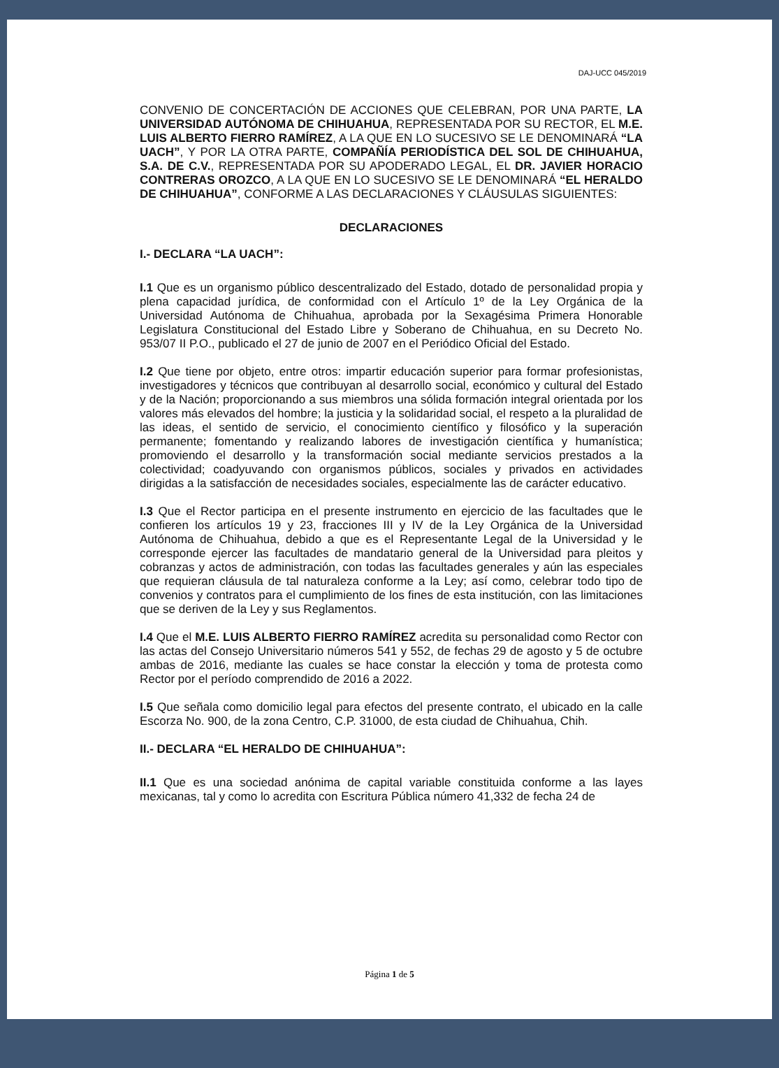DAJ-UCC 045/2019
CONVENIO DE CONCERTACIÓN DE ACCIONES QUE CELEBRAN, POR UNA PARTE, LA UNIVERSIDAD AUTÓNOMA DE CHIHUAHUA, REPRESENTADA POR SU RECTOR, EL M.E. LUIS ALBERTO FIERRO RAMÍREZ, A LA QUE EN LO SUCESIVO SE LE DENOMINARÁ “LA UACH”, Y POR LA OTRA PARTE, COMPAÑÍA PERIODÍSTICA DEL SOL DE CHIHUAHUA, S.A. DE C.V., REPRESENTADA POR SU APODERADO LEGAL, EL DR. JAVIER HORACIO CONTRERAS OROZCO, A LA QUE EN LO SUCESIVO SE LE DENOMINARÁ “EL HERALDO DE CHIHUAHUA”, CONFORME A LAS DECLARACIONES Y CLÁUSULAS SIGUIENTES:
DECLARACIONES
I.- DECLARA “LA UACH”:
I.1 Que es un organismo público descentralizado del Estado, dotado de personalidad propia y plena capacidad jurídica, de conformidad con el Artículo 1º de la Ley Orgánica de la Universidad Autónoma de Chihuahua, aprobada por la Sexagésima Primera Honorable Legislatura Constitucional del Estado Libre y Soberano de Chihuahua, en su Decreto No. 953/07 II P.O., publicado el 27 de junio de 2007 en el Periódico Oficial del Estado.
I.2 Que tiene por objeto, entre otros: impartir educación superior para formar profesionistas, investigadores y técnicos que contribuyan al desarrollo social, económico y cultural del Estado y de la Nación; proporcionando a sus miembros una sólida formación integral orientada por los valores más elevados del hombre; la justicia y la solidaridad social, el respeto a la pluralidad de las ideas, el sentido de servicio, el conocimiento científico y filosófico y la superación permanente; fomentando y realizando labores de investigación científica y humanística; promoviendo el desarrollo y la transformación social mediante servicios prestados a la colectividad; coadyuvando con organismos públicos, sociales y privados en actividades dirigidas a la satisfacción de necesidades sociales, especialmente las de carácter educativo.
I.3 Que el Rector participa en el presente instrumento en ejercicio de las facultades que le confieren los artículos 19 y 23, fracciones III y IV de la Ley Orgánica de la Universidad Autónoma de Chihuahua, debido a que es el Representante Legal de la Universidad y le corresponde ejercer las facultades de mandatario general de la Universidad para pleitos y cobranzas y actos de administración, con todas las facultades generales y aún las especiales que requieran cláusula de tal naturaleza conforme a la Ley; así como, celebrar todo tipo de convenios y contratos para el cumplimiento de los fines de esta institución, con las limitaciones que se deriven de la Ley y sus Reglamentos.
I.4 Que el M.E. LUIS ALBERTO FIERRO RAMÍREZ acredita su personalidad como Rector con las actas del Consejo Universitario números 541 y 552, de fechas 29 de agosto y 5 de octubre ambas de 2016, mediante las cuales se hace constar la elección y toma de protesta como Rector por el período comprendido de 2016 a 2022.
I.5 Que señala como domicilio legal para efectos del presente contrato, el ubicado en la calle Escorza No. 900, de la zona Centro, C.P. 31000, de esta ciudad de Chihuahua, Chih.
II.- DECLARA “EL HERALDO DE CHIHUAHUA”:
II.1 Que es una sociedad anónima de capital variable constituida conforme a las layes mexicanas, tal y como lo acredita con Escritura Pública número 41,332 de fecha 24 de
Página 1 de 5